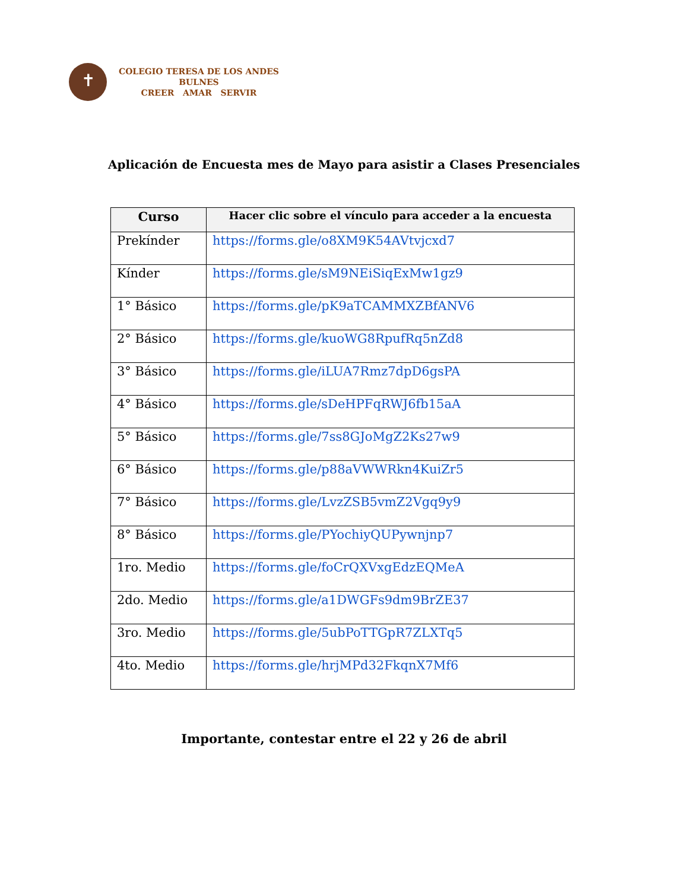✝
COLEGIO TERESA DE LOS ANDES
BULNES
CREER AMAR SERVIR
Aplicación de Encuesta mes de Mayo para asistir a Clases Presenciales
| Curso | Hacer clic sobre el vínculo para acceder a la encuesta |
| --- | --- |
| Prekínder | https://forms.gle/o8XM9K54AVtvjcxd7 |
| Kínder | https://forms.gle/sM9NEiSiqExMw1gz9 |
| 1° Básico | https://forms.gle/pK9aTCAMMXZBfANV6 |
| 2° Básico | https://forms.gle/kuoWG8RpufRq5nZd8 |
| 3° Básico | https://forms.gle/iLUA7Rmz7dpD6gsPA |
| 4° Básico | https://forms.gle/sDeHPFqRWJ6fb15aA |
| 5° Básico | https://forms.gle/7ss8GJoMgZ2Ks27w9 |
| 6° Básico | https://forms.gle/p88aVWWRkn4KuiZr5 |
| 7° Básico | https://forms.gle/LvzZSB5vmZ2Vgq9y9 |
| 8° Básico | https://forms.gle/PYochiyQUPywnjnp7 |
| 1ro. Medio | https://forms.gle/foCrQXVxgEdzEQMeA |
| 2do. Medio | https://forms.gle/a1DWGFs9dm9BrZE37 |
| 3ro. Medio | https://forms.gle/5ubPoTTGpR7ZLXTq5 |
| 4to. Medio | https://forms.gle/hrjMPd32FkqnX7Mf6 |
Importante, contestar entre el 22 y 26 de abril